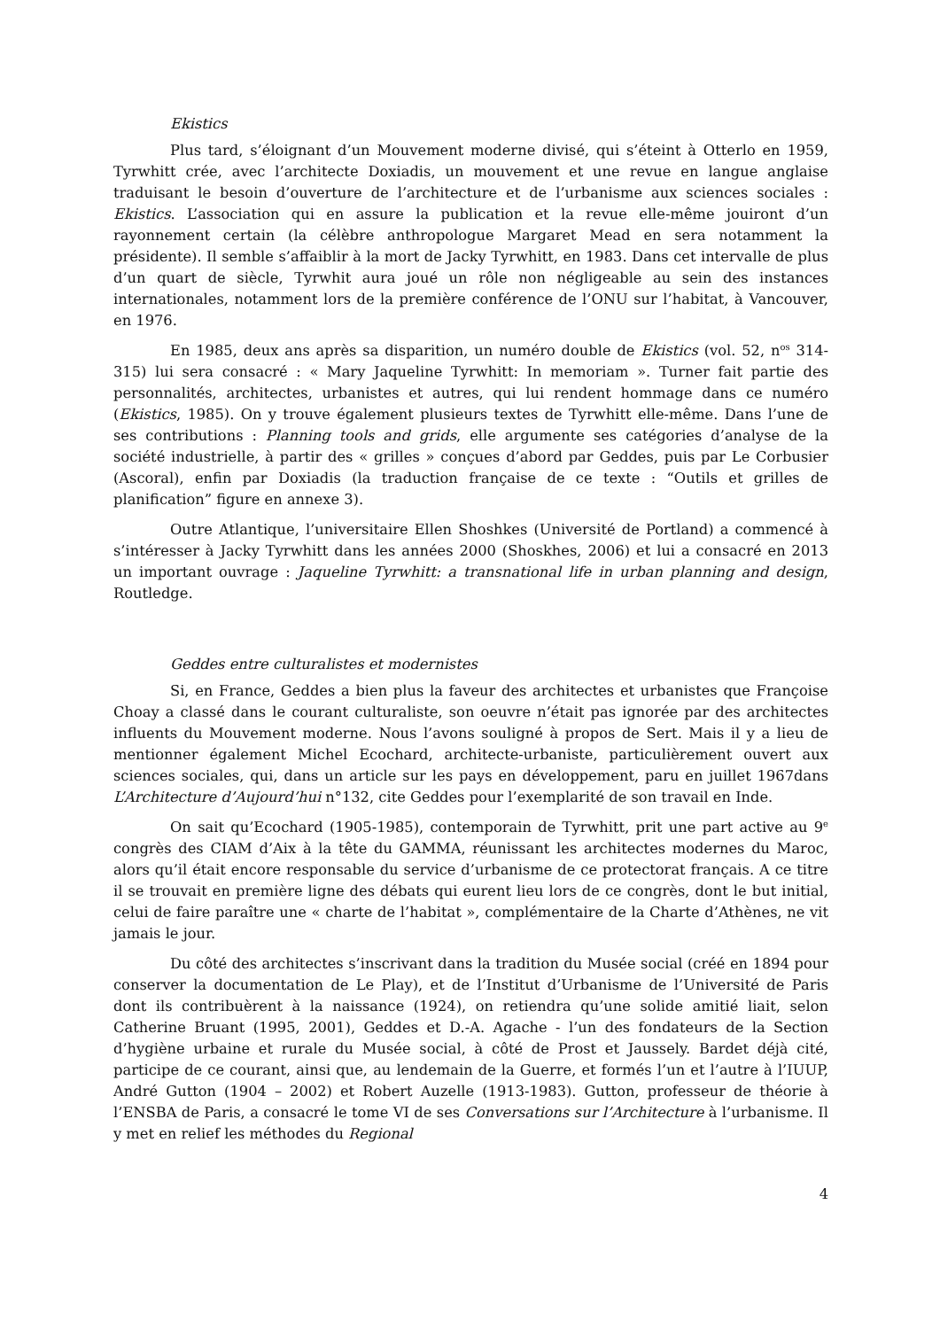Ekistics
Plus tard, s’éloignant d’un Mouvement moderne divisé, qui s’éteint à Otterlo en 1959, Tyrwhitt crée, avec l’architecte Doxiadis, un mouvement et une revue en langue anglaise traduisant le besoin d’ouverture de l’architecture et de l’urbanisme aux sciences sociales : Ekistics. L’association qui en assure la publication et la revue elle-même jouiront d’un rayonnement certain (la célèbre anthropologue Margaret Mead en sera notamment la présidente). Il semble s’affaiblir à la mort de Jacky Tyrwhitt, en 1983. Dans cet intervalle de plus d’un quart de siècle, Tyrwhit aura joué un rôle non négligeable au sein des instances internationales, notamment lors de la première conférence de l’ONU sur l’habitat, à Vancouver, en 1976.
En 1985, deux ans après sa disparition, un numéro double de Ekistics (vol. 52, n<sup>os</sup> 314-315) lui sera consacré : « Mary Jaqueline Tyrwhitt: In memoriam ». Turner fait partie des personnalités, architectes, urbanistes et autres, qui lui rendent hommage dans ce numéro (Ekistics, 1985). On y trouve également plusieurs textes de Tyrwhitt elle-même. Dans l’une de ses contributions : Planning tools and grids, elle argumente ses catégories d’analyse de la société industrielle, à partir des « grilles » conçues d’abord par Geddes, puis par Le Corbusier (Ascoral), enfin par Doxiadis (la traduction française de ce texte : “Outils et grilles de planification” figure en annexe 3).
Outre Atlantique, l’universitaire Ellen Shoshkes (Université de Portland) a commencé à s’intéresser à Jacky Tyrwhitt dans les années 2000 (Shoskhes, 2006) et lui a consacré en 2013 un important ouvrage : Jaqueline Tyrwhitt: a transnational life in urban planning and design, Routledge.
Geddes entre culturalistes et modernistes
Si, en France, Geddes a bien plus la faveur des architectes et urbanistes que Françoise Choay a classé dans le courant culturaliste, son oeuvre n’était pas ignorée par des architectes influents du Mouvement moderne. Nous l’avons souligné à propos de Sert. Mais il y a lieu de mentionner également Michel Ecochard, architecte-urbaniste, particulièrement ouvert aux sciences sociales, qui, dans un article sur les pays en développement, paru en juillet 1967dans L’Architecture d’Aujourd’hui n°132, cite Geddes pour l’exemplarité de son travail en Inde.
On sait qu’Ecochard (1905-1985), contemporain de Tyrwhitt, prit une part active au 9<sup>e</sup> congrès des CIAM d’Aix à la tête du GAMMA, réunissant les architectes modernes du Maroc, alors qu’il était encore responsable du service d’urbanisme de ce protectorat français. A ce titre il se trouvait en première ligne des débats qui eurent lieu lors de ce congrès, dont le but initial, celui de faire paraître une « charte de l’habitat », complémentaire de la Charte d’Athènes, ne vit jamais le jour.
Du côté des architectes s’inscrivant dans la tradition du Musée social (créé en 1894 pour conserver la documentation de Le Play), et de l’Institut d’Urbanisme de l’Université de Paris dont ils contribuèrent à la naissance (1924), on retiendra qu’une solide amitié liait, selon Catherine Bruant (1995, 2001), Geddes et D.-A. Agache - l’un des fondateurs de la Section d’hygiène urbaine et rurale du Musée social, à côté de Prost et Jaussely. Bardet déjà cité, participe de ce courant, ainsi que, au lendemain de la Guerre, et formés l’un et l’autre à l’IUUP, André Gutton (1904 – 2002) et Robert Auzelle (1913-1983). Gutton, professeur de théorie à l’ENSBA de Paris, a consacré le tome VI de ses Conversations sur l’Architecture à l’urbanisme. Il y met en relief les méthodes du Regional
4